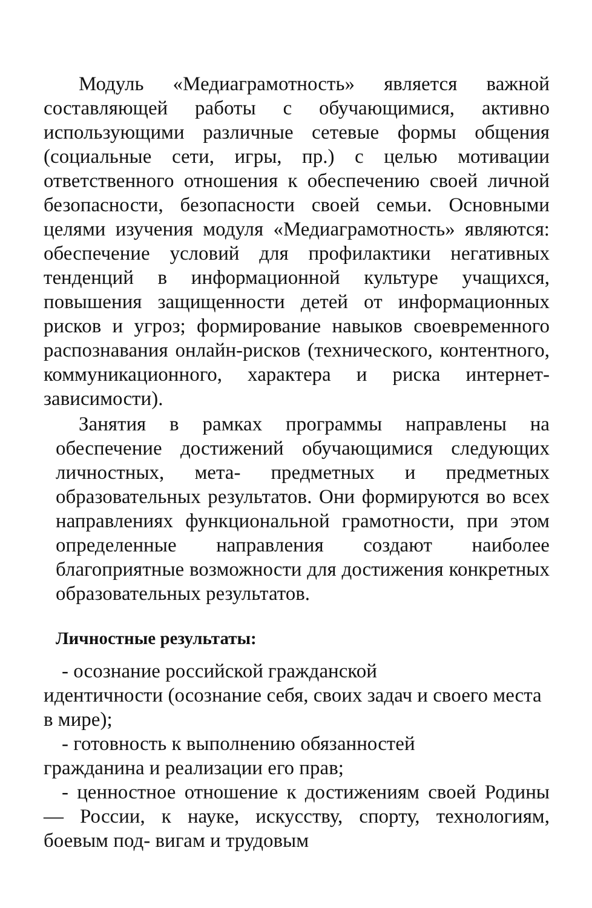Модуль «Медиаграмотность» является важной составляющей работы с обучающимися, активно использующими различные сетевые формы общения (социальные сети, игры, пр.) с целью мотивации ответственного отношения к обеспечению своей личной безопасности, безопасности своей семьи. Основными целями изучения модуля «Медиаграмотность» являются: обеспечение условий для профилактики негативных тенденций в информационной культуре учащихся, повышения защищенности детей от информационных рисков и угроз; формирование навыков своевременного распознавания онлайн-рисков (технического, контентного, коммуникационного, характера и риска интернет-зависимости).
Занятия в рамках программы направлены на обеспечение достижений обучающимися следующих личностных, мета- предметных и предметных образовательных результатов. Они формируются во всех направлениях функциональной грамотности, при этом определенные направления создают наиболее благоприятные возможности для достижения конкретных образовательных результатов.
Личностные результаты:
- осознание российской гражданской
идентичности (осознание себя, своих задач и своего места в мире);
- готовность к выполнению обязанностей
гражданина и реализации его прав;
- ценностное отношение к достижениям своей Родины — России, к науке, искусству, спорту, технологиям, боевым под- вигам и трудовым